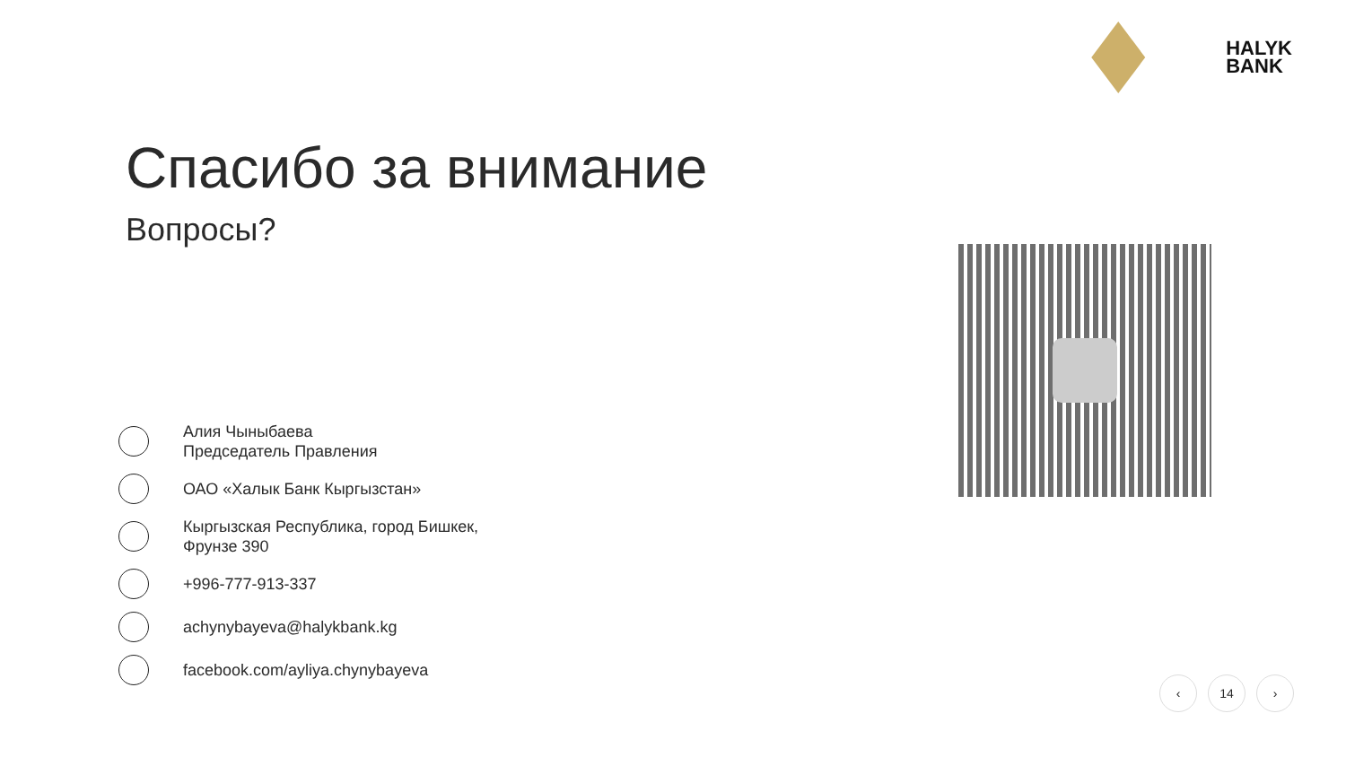HALYK
BANK
Спасибо за внимание
Вопросы?
Алия Чыныбаева
Председатель Правления
ОАО «Халык Банк Кыргызстан»
Кыргызская Республика, город Бишкек,
Фрунзе 390
+996-777-913-337
achynybayeva@halykbank.kg
facebook.com/ayliya.chynybayeva
‹ 14 ›